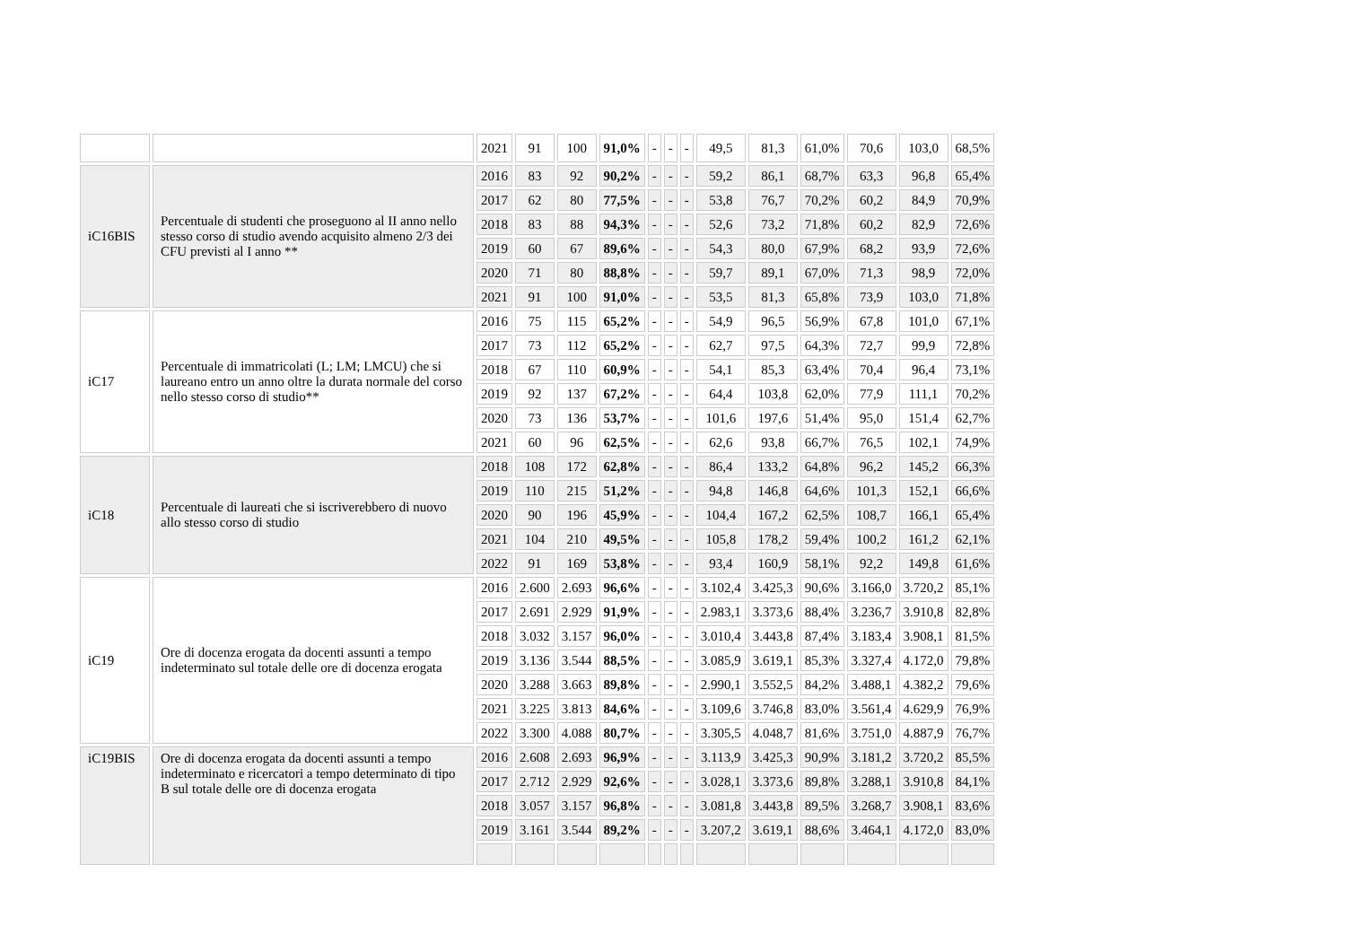| | | 2021 | 91 | 100 | 91,0% | - | - | - | 49,5 | 81,3 | 61,0% | 70,6 | 103,0 | 68,5% |
| iC16BIS | Percentuale di studenti che proseguono al II anno nello stesso corso di studio avendo acquisito almeno 2/3 dei CFU previsti al I anno ** | 2016 | 83 | 92 | 90,2% | - | - | - | 59,2 | 86,1 | 68,7% | 63,3 | 96,8 | 65,4% |
| | | 2017 | 62 | 80 | 77,5% | - | - | - | 53,8 | 76,7 | 70,2% | 60,2 | 84,9 | 70,9% |
| | | 2018 | 83 | 88 | 94,3% | - | - | - | 52,6 | 73,2 | 71,8% | 60,2 | 82,9 | 72,6% |
| | | 2019 | 60 | 67 | 89,6% | - | - | - | 54,3 | 80,0 | 67,9% | 68,2 | 93,9 | 72,6% |
| | | 2020 | 71 | 80 | 88,8% | - | - | - | 59,7 | 89,1 | 67,0% | 71,3 | 98,9 | 72,0% |
| | | 2021 | 91 | 100 | 91,0% | - | - | - | 53,5 | 81,3 | 65,8% | 73,9 | 103,0 | 71,8% |
| iC17 | Percentuale di immatricolati (L; LM; LMCU) che si laureano entro un anno oltre la durata normale del corso nello stesso corso di studio** | 2016 | 75 | 115 | 65,2% | - | - | - | 54,9 | 96,5 | 56,9% | 67,8 | 101,0 | 67,1% |
| | | 2017 | 73 | 112 | 65,2% | - | - | - | 62,7 | 97,5 | 64,3% | 72,7 | 99,9 | 72,8% |
| | | 2018 | 67 | 110 | 60,9% | - | - | - | 54,1 | 85,3 | 63,4% | 70,4 | 96,4 | 73,1% |
| | | 2019 | 92 | 137 | 67,2% | - | - | - | 64,4 | 103,8 | 62,0% | 77,9 | 111,1 | 70,2% |
| | | 2020 | 73 | 136 | 53,7% | - | - | - | 101,6 | 197,6 | 51,4% | 95,0 | 151,4 | 62,7% |
| | | 2021 | 60 | 96 | 62,5% | - | - | - | 62,6 | 93,8 | 66,7% | 76,5 | 102,1 | 74,9% |
| iC18 | Percentuale di laureati che si iscriverebbero di nuovo allo stesso corso di studio | 2018 | 108 | 172 | 62,8% | - | - | - | 86,4 | 133,2 | 64,8% | 96,2 | 145,2 | 66,3% |
| | | 2019 | 110 | 215 | 51,2% | - | - | - | 94,8 | 146,8 | 64,6% | 101,3 | 152,1 | 66,6% |
| | | 2020 | 90 | 196 | 45,9% | - | - | - | 104,4 | 167,2 | 62,5% | 108,7 | 166,1 | 65,4% |
| | | 2021 | 104 | 210 | 49,5% | - | - | - | 105,8 | 178,2 | 59,4% | 100,2 | 161,2 | 62,1% |
| | | 2022 | 91 | 169 | 53,8% | - | - | - | 93,4 | 160,9 | 58,1% | 92,2 | 149,8 | 61,6% |
| iC19 | Ore di docenza erogata da docenti assunti a tempo indeterminato sul totale delle ore di docenza erogata | 2016 | 2.600 | 2.693 | 96,6% | - | - | - | 3.102,4 | 3.425,3 | 90,6% | 3.166,0 | 3.720,2 | 85,1% |
| | | 2017 | 2.691 | 2.929 | 91,9% | - | - | - | 2.983,1 | 3.373,6 | 88,4% | 3.236,7 | 3.910,8 | 82,8% |
| | | 2018 | 3.032 | 3.157 | 96,0% | - | - | - | 3.010,4 | 3.443,8 | 87,4% | 3.183,4 | 3.908,1 | 81,5% |
| | | 2019 | 3.136 | 3.544 | 88,5% | - | - | - | 3.085,9 | 3.619,1 | 85,3% | 3.327,4 | 4.172,0 | 79,8% |
| | | 2020 | 3.288 | 3.663 | 89,8% | - | - | - | 2.990,1 | 3.552,5 | 84,2% | 3.488,1 | 4.382,2 | 79,6% |
| | | 2021 | 3.225 | 3.813 | 84,6% | - | - | - | 3.109,6 | 3.746,8 | 83,0% | 3.561,4 | 4.629,9 | 76,9% |
| | | 2022 | 3.300 | 4.088 | 80,7% | - | - | - | 3.305,5 | 4.048,7 | 81,6% | 3.751,0 | 4.887,9 | 76,7% |
| iC19BIS | Ore di docenza erogata da docenti assunti a tempo indeterminato e ricercatori a tempo determinato di tipo B sul totale delle ore di docenza erogata | 2016 | 2.608 | 2.693 | 96,9% | - | - | - | 3.113,9 | 3.425,3 | 90,9% | 3.181,2 | 3.720,2 | 85,5% |
| | | 2017 | 2.712 | 2.929 | 92,6% | - | - | - | 3.028,1 | 3.373,6 | 89,8% | 3.288,1 | 3.910,8 | 84,1% |
| | | 2018 | 3.057 | 3.157 | 96,8% | - | - | - | 3.081,8 | 3.443,8 | 89,5% | 3.268,7 | 3.908,1 | 83,6% |
| | | 2019 | 3.161 | 3.544 | 89,2% | - | - | - | 3.207,2 | 3.619,1 | 88,6% | 3.464,1 | 4.172,0 | 83,0% |